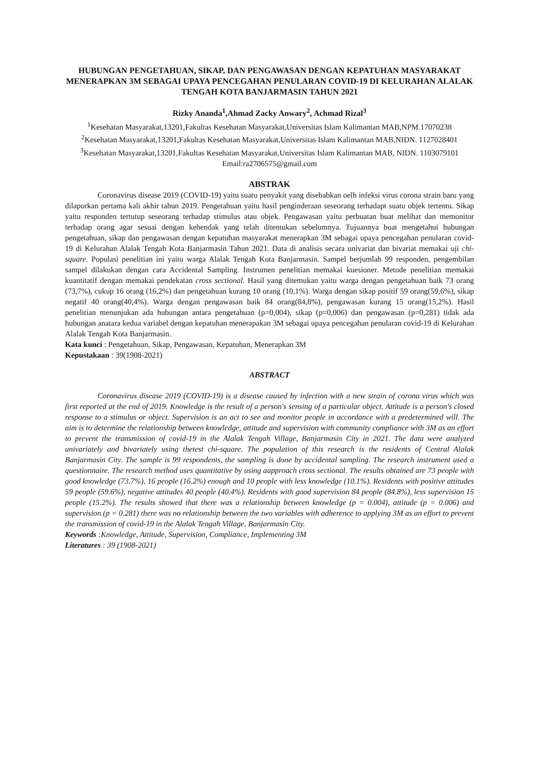HUBUNGAN PENGETAHUAN, SIKAP, DAN PENGAWASAN DENGAN KEPATUHAN MASYARAKAT MENERAPKAN 3M SEBAGAI UPAYA PENCEGAHAN PENULARAN COVID-19 DI KELURAHAN ALALAK TENGAH KOTA BANJARMASIN TAHUN 2021
Rizky Ananda<sup>1</sup>,Ahmad Zacky Anwary<sup>2</sup>, Achmad Rizal<sup>3</sup>
<sup>1</sup> Kesehatan Masyarakat,13201,Fakultas Kesehatan Masyarakat,Universitas Islam Kalimantan MAB,NPM.17070238
<sup>2</sup> Kesehatan Masyarakat,13201,Fakultas Kesehatan Masyarakat,Universitas Islam Kalimantan MAB,NIDN. 1127028401
<sup>3</sup> Kesehatan Masyarakat,13201,Fakultas Kesehatan Masyarakat,Universitas Islam Kalimantan MAB, NIDN. 1103079101
Email:ra2706575@gmail.com
ABSTRAK
Coronavirus disease 2019 (COVID-19) yaitu suatu penyakit yang disebabkan oelh infeksi virus corona strain baru yang dilaporkan pertama kali akhir tahun 2019. Pengetahuan yaitu hasil penginderaan seseorang terhadapt suatu objek tertentu. Sikap yaitu responden tertutup seseorang terhadap stimulus atau objek. Pengawasan yaitu perbuatan buat melihat dan memonitor terhadap orang agar sesuai dengan kehendak yang telah ditentukan sebelumnya. Tujuannya buat mengetahui hubungan pengetahuan, sikap dan pengawasan dengan kepatuhan masyarakat menerapkan 3M sebagai upaya pencegahan penularan covid-19 di Kelurahan Alalak Tengah Kota Banjarmasin Tahun 2021. Data di analisis secara univariat dan bivariat memakai uji chi-square. Populasi penelitian ini yaitu warga Alalak Tengah Kota Banjarmasin. Sampel berjumlah 99 responden, pengembilan sampel dilakukan dengan cara Accidental Sampling. Instrumen penelitian memakai kuesioner. Metode penelitian memakai kuantitatif dengan memakai pendekatan cross sectional. Hasil yang ditemukan yaitu warga dengan pengetahuan baik 73 orang (73,7%), cukup 16 orang (16,2%) dan pengetahuan kurang 10 orang (10,1%). Warga dengan sikap positif 59 orang(59,6%), sikap negatif 40 orang(40,4%). Warga dengan pengawasan baik 84 orang(84,8%), pengawasan kurang 15 orang(15,2%). Hasil penelitian menunjukan ada hubungan antara pengetahuan (p=0,004), sikap (p=0,006) dan pengawasan (p=0,281) tidak ada hubungan anatara kedua variabel dengan kepatuhan menerapakan 3M sebagai upaya pencegahan penularan covid-19 di Kelurahan Alalak Tengah Kota Banjarmasin.
Kata kunci : Pengetahuan, Sikap, Pengawasan, Kepatuhan, Menerapkan 3M
Kepustakaan : 39(1908-2021)
ABSTRACT
Coronavirus disease 2019 (COVID-19) is a disease caused by infection with a new strain of corona virus which was first reported at the end of 2019. Knowledge is the result of a person's sensing of a particular object. Attitude is a person's closed response to a stimulus or object. Supervision is an act to see and monitor people in accordance with a predetermined will. The aim is to determine the relationship between knowledge, attitude and supervision with community compliance with 3M as an effort to prevent the transmission of covid-19 in the Alalak Tengah Village, Banjarmasin City in 2021. The data were analyzed univariately and bivariately using thetest chi-square. The population of this research is the residents of Central Alalak Banjarmasin City. The sample is 99 respondents, the sampling is done by accidental sampling. The research instrument used a questionnaire. The research method uses quantitative by using aapproach cross sectional. The results obtained are 73 people with good knowledge (73.7%), 16 people (16.2%) enough and 10 people with less knowledge (10.1%). Residents with positive attitudes 59 people (59.6%), negative attitudes 40 people (40.4%). Residents with good supervision 84 people (84.8%), less supervision 15 people (15.2%). The results showed that there was a relationship between knowledge (p = 0.004), attitude (p = 0.006) and supervision (p = 0.281) there was no relationship between the two variables with adherence to applying 3M as an effort to prevent the transmission of covid-19 in the Alalak Tengah Village, Banjarmasin City.
Keywords :Knowledge, Attitude, Supervision, Compliance, Implementing 3M
Literatures : 39 (1908-2021)